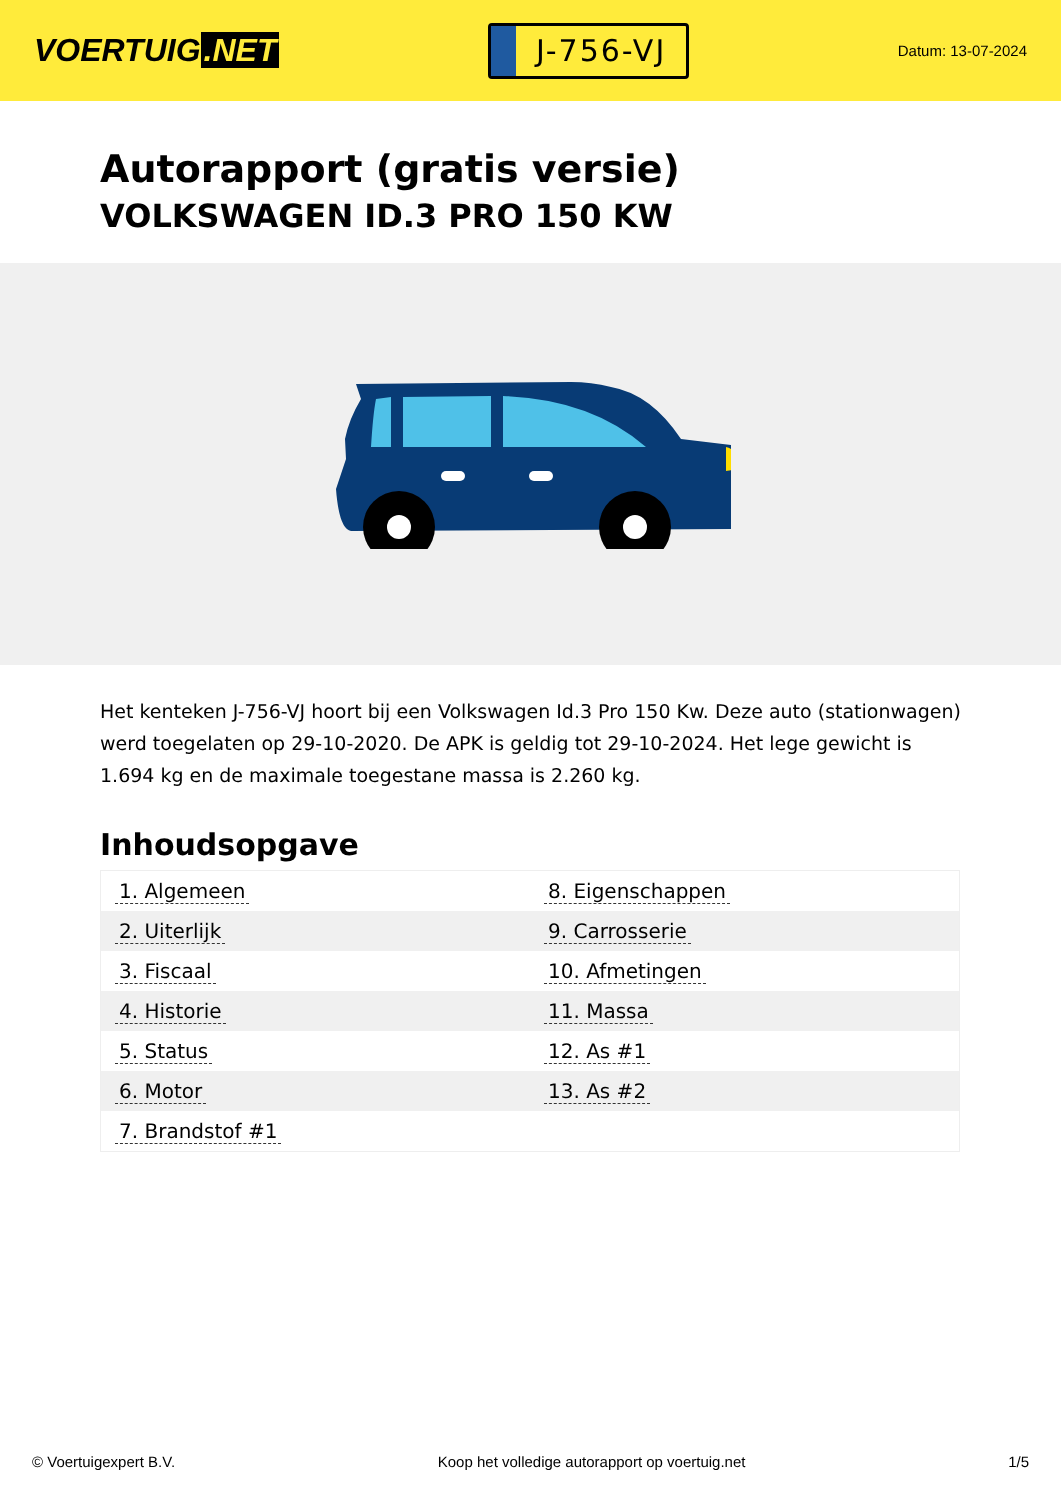VOERTUIG.NET
J-756-VJ
Datum: 13-07-2024
Autorapport (gratis versie)
VOLKSWAGEN ID.3 PRO 150 KW
Het kenteken J-756-VJ hoort bij een Volkswagen Id.3 Pro 150 Kw. Deze auto (stationwagen) werd toegelaten op 29-10-2020. De APK is geldig tot 29-10-2024. Het lege gewicht is 1.694 kg en de maximale toegestane massa is 2.260 kg.
Inhoudsopgave
| 1. Algemeen | 8. Eigenschappen |
| 2. Uiterlijk | 9. Carrosserie |
| 3. Fiscaal | 10. Afmetingen |
| 4. Historie | 11. Massa |
| 5. Status | 12. As #1 |
| 6. Motor | 13. As #2 |
| 7. Brandstof #1 | |
© Voertuigexpert B.V. Koop het volledige autorapport op voertuig.net
1/5